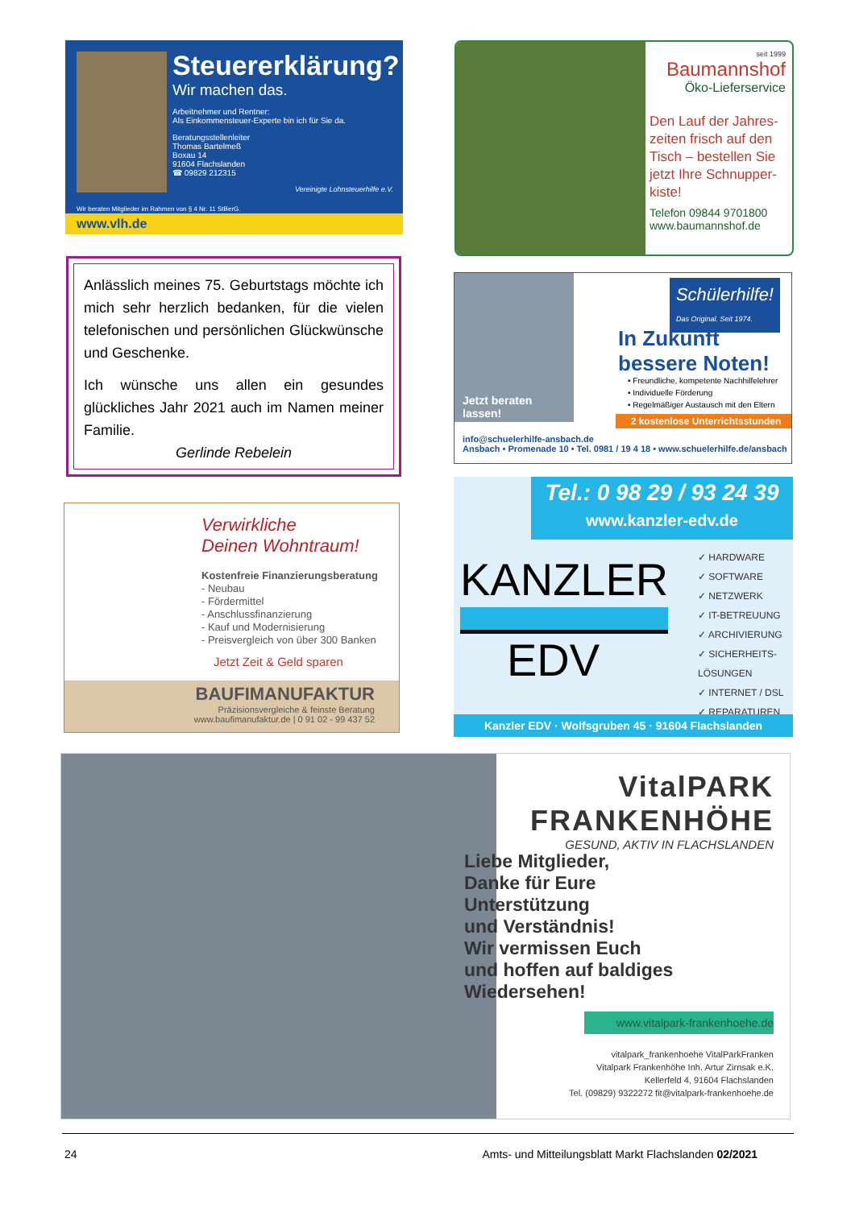Steuererklärung?
Wir machen das.
Arbeitnehmer und Rentner:
Als Einkommensteuer-Experte bin ich für Sie da.
Beratungsstellenleiter
Thomas Bartelmeß
Boxau 14
91604 Flachslanden
☎ 09829 212315
Vereinigte Lohnsteuerhilfe e.V.
Wir beraten Mitglieder im Rahmen von § 4 Nr. 11 StBerG.
www.vlh.de
seit 1999
Baumannshof
Öko-Lieferservice
Den Lauf der Jahres-zeiten frisch auf den Tisch – bestellen Sie jetzt Ihre Schnupper-kiste!
Telefon 09844 9701800
www.baumannshof.de
Anlässlich meines 75. Geburtstags möchte ich mich sehr herzlich bedanken, für die vielen telefonischen und persönlichen Glückwünsche und Geschenke.
Ich wünsche uns allen ein gesundes glückliches Jahr 2021 auch im Namen meiner Familie.
Gerlinde Rebelein
Jetzt beraten
lassen!
Schülerhilfe!
Das Original. Seit 1974.
In Zukunft
bessere Noten!
• Freundliche, kompetente Nachhilfelehrer
• Individuelle Förderung
• Regelmäßiger Austausch mit den Eltern
2 kostenlose Unterrichtsstunden
info@schuelerhilfe-ansbach.de
Ansbach • Promenade 10 • Tel. 0981 / 19 4 18 • www.schuelerhilfe.de/ansbach
Tel.: 0 98 29 / 93 24 39
www.kanzler-edv.de
KANZLER
EDV
✓ HARDWARE
✓ SOFTWARE
✓ NETZWERK
✓ IT-BETREUUNG
✓ ARCHIVIERUNG
✓ SICHERHEITS-LÖSUNGEN
✓ INTERNET / DSL
✓ REPARATUREN
Kanzler EDV · Wolfsgruben 45 · 91604 Flachslanden
Verwirkliche
Deinen Wohntraum!
Kostenfreie Finanzierungsberatung
- Neubau
- Fördermittel
- Anschlussfinanzierung
- Kauf und Modernisierung
- Preisvergleich von über 300 Banken
Jetzt Zeit & Geld sparen
BAUFIMANUFAKTUR
Präzisionsvergleiche & feinste Beratung
www.baufimanufaktur.de | 0 91 02 - 99 437 52
VitalPARK
FRANKENHÖHE
GESUND, AKTIV IN FLACHSLANDEN
Liebe Mitglieder,
Danke für Eure
Unterstützung
und Verständnis!
Wir vermissen Euch
und hoffen auf baldiges
Wiedersehen!
www.vitalpark-frankenhoehe.de
vitalpark_frankenhoehe VitalParkFranken
Vitalpark Frankenhöhe Inh. Artur Zirnsak e.K.
Kellerfeld 4, 91604 Flachslanden
Tel. (09829) 9322272 fit@vitalpark-frankenhoehe.de
24 Amts- und Mitteilungsblatt Markt Flachslanden 02/2021